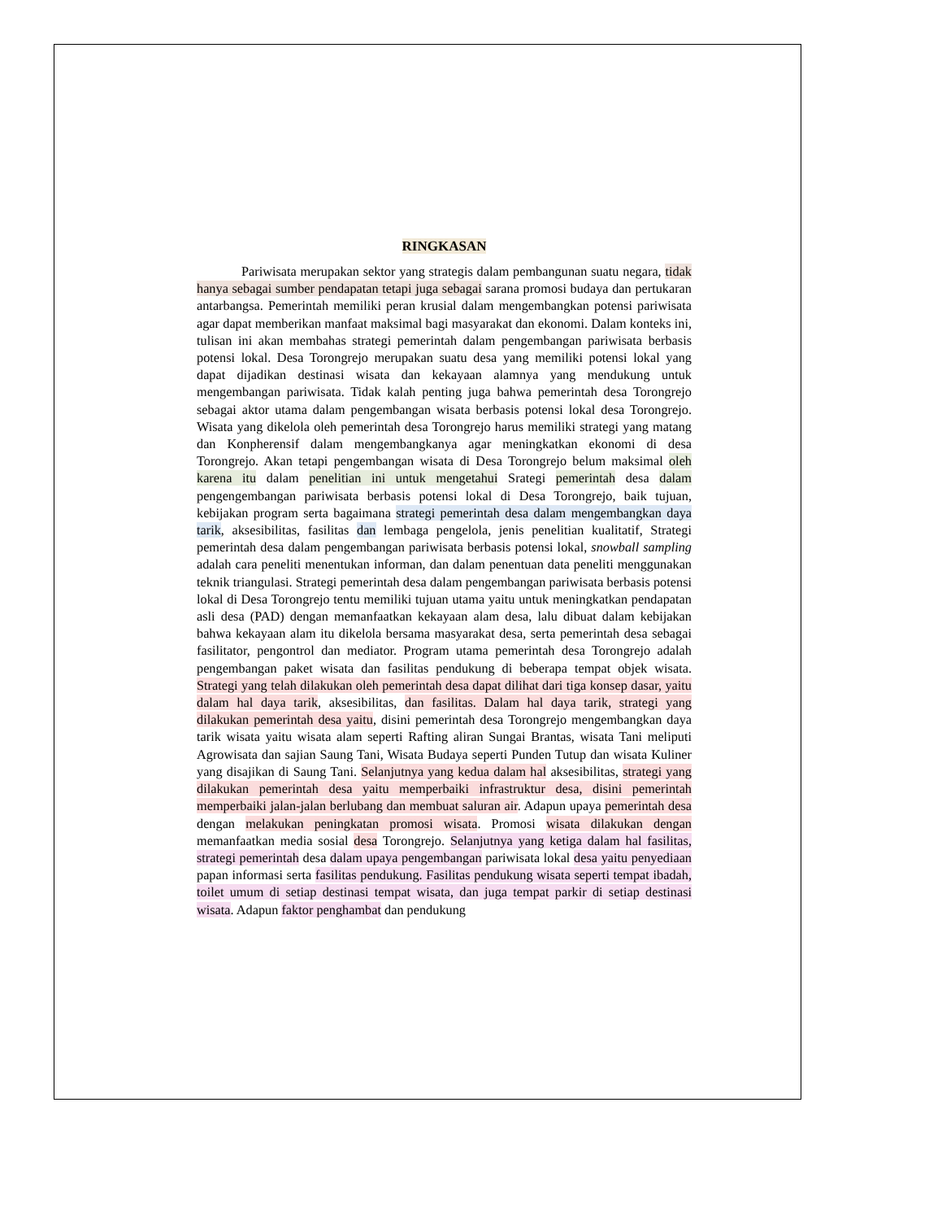RINGKASAN
Pariwisata merupakan sektor yang strategis dalam pembangunan suatu negara, tidak hanya sebagai sumber pendapatan tetapi juga sebagai sarana promosi budaya dan pertukaran antarbangsa. Pemerintah memiliki peran krusial dalam mengembangkan potensi pariwisata agar dapat memberikan manfaat maksimal bagi masyarakat dan ekonomi. Dalam konteks ini, tulisan ini akan membahas strategi pemerintah dalam pengembangan pariwisata berbasis potensi lokal. Desa Torongrejo merupakan suatu desa yang memiliki potensi lokal yang dapat dijadikan destinasi wisata dan kekayaan alamnya yang mendukung untuk mengembangan pariwisata. Tidak kalah penting juga bahwa pemerintah desa Torongrejo sebagai aktor utama dalam pengembangan wisata berbasis potensi lokal desa Torongrejo. Wisata yang dikelola oleh pemerintah desa Torongrejo harus memiliki strategi yang matang dan Konpherensif dalam mengembangkanya agar meningkatkan ekonomi di desa Torongrejo. Akan tetapi pengembangan wisata di Desa Torongrejo belum maksimal oleh karena itu dalam penelitian ini untuk mengetahui Srategi pemerintah desa dalam pengengembangan pariwisata berbasis potensi lokal di Desa Torongrejo, baik tujuan, kebijakan program serta bagaimana strategi pemerintah desa dalam mengembangkan daya tarik, aksesibilitas, fasilitas dan lembaga pengelola, jenis penelitian kualitatif, Strategi pemerintah desa dalam pengembangan pariwisata berbasis potensi lokal, snowball sampling adalah cara peneliti menentukan informan, dan dalam penentuan data peneliti menggunakan teknik triangulasi. Strategi pemerintah desa dalam pengembangan pariwisata berbasis potensi lokal di Desa Torongrejo tentu memiliki tujuan utama yaitu untuk meningkatkan pendapatan asli desa (PAD) dengan memanfaatkan kekayaan alam desa, lalu dibuat dalam kebijakan bahwa kekayaan alam itu dikelola bersama masyarakat desa, serta pemerintah desa sebagai fasilitator, pengontrol dan mediator. Program utama pemerintah desa Torongrejo adalah pengembangan paket wisata dan fasilitas pendukung di beberapa tempat objek wisata. Strategi yang telah dilakukan oleh pemerintah desa dapat dilihat dari tiga konsep dasar, yaitu dalam hal daya tarik, aksesibilitas, dan fasilitas. Dalam hal daya tarik, strategi yang dilakukan pemerintah desa yaitu, disini pemerintah desa Torongrejo mengembangkan daya tarik wisata yaitu wisata alam seperti Rafting aliran Sungai Brantas, wisata Tani meliputi Agrowisata dan sajian Saung Tani, Wisata Budaya seperti Punden Tutup dan wisata Kuliner yang disajikan di Saung Tani. Selanjutnya yang kedua dalam hal aksesibilitas, strategi yang dilakukan pemerintah desa yaitu memperbaiki infrastruktur desa, disini pemerintah memperbaiki jalan-jalan berlubang dan membuat saluran air. Adapun upaya pemerintah desa dengan melakukan peningkatan promosi wisata. Promosi wisata dilakukan dengan memanfaatkan media sosial desa Torongrejo. Selanjutnya yang ketiga dalam hal fasilitas, strategi pemerintah desa dalam upaya pengembangan pariwisata lokal desa yaitu penyediaan papan informasi serta fasilitas pendukung. Fasilitas pendukung wisata seperti tempat ibadah, toilet umum di setiap destinasi tempat wisata, dan juga tempat parkir di setiap destinasi wisata. Adapun faktor penghambat dan pendukung